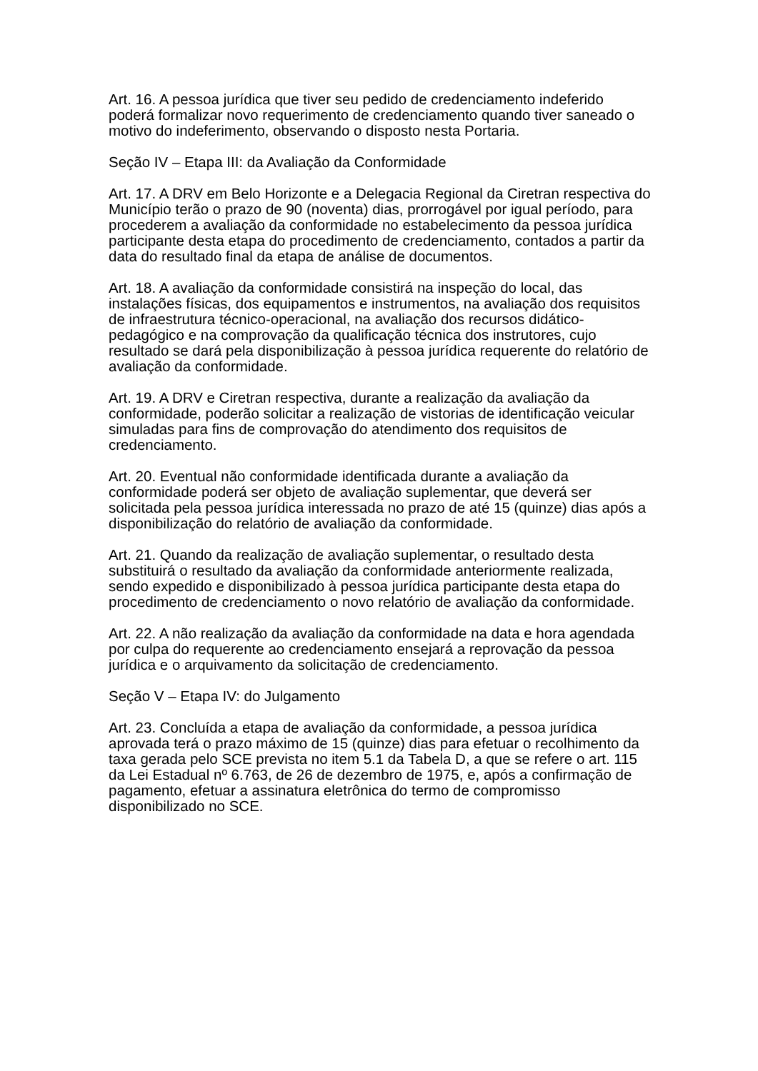Art. 16. A pessoa jurídica que tiver seu pedido de credenciamento indeferido poderá formalizar novo requerimento de credenciamento quando tiver saneado o motivo do indeferimento, observando o disposto nesta Portaria.
Seção IV – Etapa III: da Avaliação da Conformidade
Art. 17. A DRV em Belo Horizonte e a Delegacia Regional da Ciretran respectiva do Município terão o prazo de 90 (noventa) dias, prorrogável por igual período, para procederem a avaliação da conformidade no estabelecimento da pessoa jurídica participante desta etapa do procedimento de credenciamento, contados a partir da data do resultado final da etapa de análise de documentos.
Art. 18. A avaliação da conformidade consistirá na inspeção do local, das instalações físicas, dos equipamentos e instrumentos, na avaliação dos requisitos de infraestrutura técnico-operacional, na avaliação dos recursos didático-pedagógico e na comprovação da qualificação técnica dos instrutores, cujo resultado se dará pela disponibilização à pessoa jurídica requerente do relatório de avaliação da conformidade.
Art. 19. A DRV e Ciretran respectiva, durante a realização da avaliação da conformidade, poderão solicitar a realização de vistorias de identificação veicular simuladas para fins de comprovação do atendimento dos requisitos de credenciamento.
Art. 20. Eventual não conformidade identificada durante a avaliação da conformidade poderá ser objeto de avaliação suplementar, que deverá ser solicitada pela pessoa jurídica interessada no prazo de até 15 (quinze) dias após a disponibilização do relatório de avaliação da conformidade.
Art. 21. Quando da realização de avaliação suplementar, o resultado desta substituirá o resultado da avaliação da conformidade anteriormente realizada, sendo expedido e disponibilizado à pessoa jurídica participante desta etapa do procedimento de credenciamento o novo relatório de avaliação da conformidade.
Art. 22. A não realização da avaliação da conformidade na data e hora agendada por culpa do requerente ao credenciamento ensejará a reprovação da pessoa jurídica e o arquivamento da solicitação de credenciamento.
Seção V – Etapa IV: do Julgamento
Art. 23. Concluída a etapa de avaliação da conformidade, a pessoa jurídica aprovada terá o prazo máximo de 15 (quinze) dias para efetuar o recolhimento da taxa gerada pelo SCE prevista no item 5.1 da Tabela D, a que se refere o art. 115 da Lei Estadual nº 6.763, de 26 de dezembro de 1975, e, após a confirmação de pagamento, efetuar a assinatura eletrônica do termo de compromisso disponibilizado no SCE.